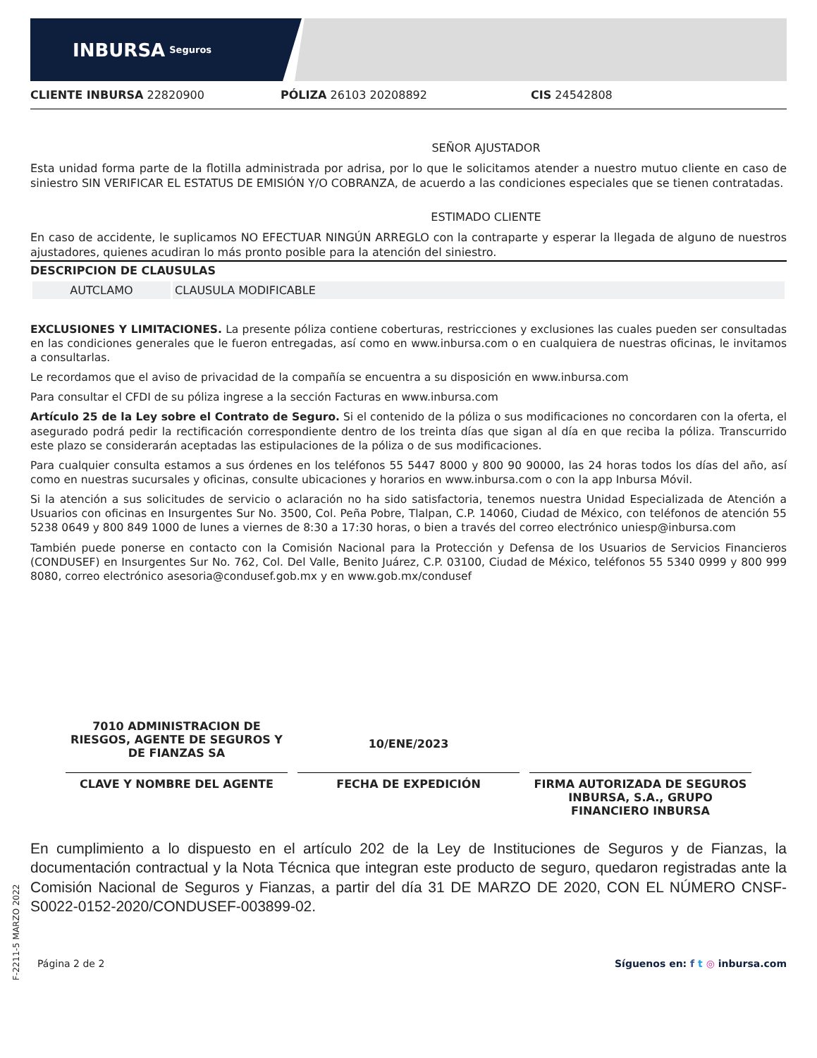INBURSA Seguros
CLIENTE INBURSA 22820900 PÓLIZA 26103 20208892 CIS 24542808
SEÑOR AJUSTADOR
Esta unidad forma parte de la flotilla administrada por adrisa, por lo que le solicitamos atender a nuestro mutuo cliente en caso de siniestro SIN VERIFICAR EL ESTATUS DE EMISIÓN Y/O COBRANZA, de acuerdo a las condiciones especiales que se tienen contratadas.
ESTIMADO CLIENTE
En caso de accidente, le suplicamos NO EFECTUAR NINGÚN ARREGLO con la contraparte y esperar la llegada de alguno de nuestros ajustadores, quienes acudiran lo más pronto posible para la atención del siniestro.
DESCRIPCION DE CLAUSULAS
| AUTCLAMO | CLAUSULA MODIFICABLE |
EXCLUSIONES Y LIMITACIONES. La presente póliza contiene coberturas, restricciones y exclusiones las cuales pueden ser consultadas en las condiciones generales que le fueron entregadas, así como en www.inbursa.com o en cualquiera de nuestras oficinas, le invitamos a consultarlas.
Le recordamos que el aviso de privacidad de la compañía se encuentra a su disposición en www.inbursa.com
Para consultar el CFDI de su póliza ingrese a la sección Facturas en www.inbursa.com
Artículo 25 de la Ley sobre el Contrato de Seguro. Si el contenido de la póliza o sus modificaciones no concordaren con la oferta, el asegurado podrá pedir la rectificación correspondiente dentro de los treinta días que sigan al día en que reciba la póliza. Transcurrido este plazo se considerarán aceptadas las estipulaciones de la póliza o de sus modificaciones.
Para cualquier consulta estamos a sus órdenes en los teléfonos 55 5447 8000 y 800 90 90000, las 24 horas todos los días del año, así como en nuestras sucursales y oficinas, consulte ubicaciones y horarios en www.inbursa.com o con la app Inbursa Móvil.
Si la atención a sus solicitudes de servicio o aclaración no ha sido satisfactoria, tenemos nuestra Unidad Especializada de Atención a Usuarios con oficinas en Insurgentes Sur No. 3500, Col. Peña Pobre, Tlalpan, C.P. 14060, Ciudad de México, con teléfonos de atención 55 5238 0649 y 800 849 1000 de lunes a viernes de 8:30 a 17:30 horas, o bien a través del correo electrónico uniesp@inbursa.com
También puede ponerse en contacto con la Comisión Nacional para la Protección y Defensa de los Usuarios de Servicios Financieros (CONDUSEF) en Insurgentes Sur No. 762, Col. Del Valle, Benito Juárez, C.P. 03100, Ciudad de México, teléfonos 55 5340 0999 y 800 999 8080, correo electrónico asesoria@condusef.gob.mx y en www.gob.mx/condusef
7010 ADMINISTRACION DE RIESGOS, AGENTE DE SEGUROS Y DE FIANZAS SA
CLAVE Y NOMBRE DEL AGENTE
10/ENE/2023
FECHA DE EXPEDICIÓN
FIRMA AUTORIZADA DE SEGUROS INBURSA, S.A., GRUPO FINANCIERO INBURSA
En cumplimiento a lo dispuesto en el artículo 202 de la Ley de Instituciones de Seguros y de Fianzas, la documentación contractual y la Nota Técnica que integran este producto de seguro, quedaron registradas ante la Comisión Nacional de Seguros y Fianzas, a partir del día 31 DE MARZO DE 2020, CON EL NÚMERO CNSF-S0022-0152-2020/CONDUSEF-003899-02.
Página 2 de 2 Síguenos en: f t ◎ inbursa.com
F-2211-5 MARZO 2022